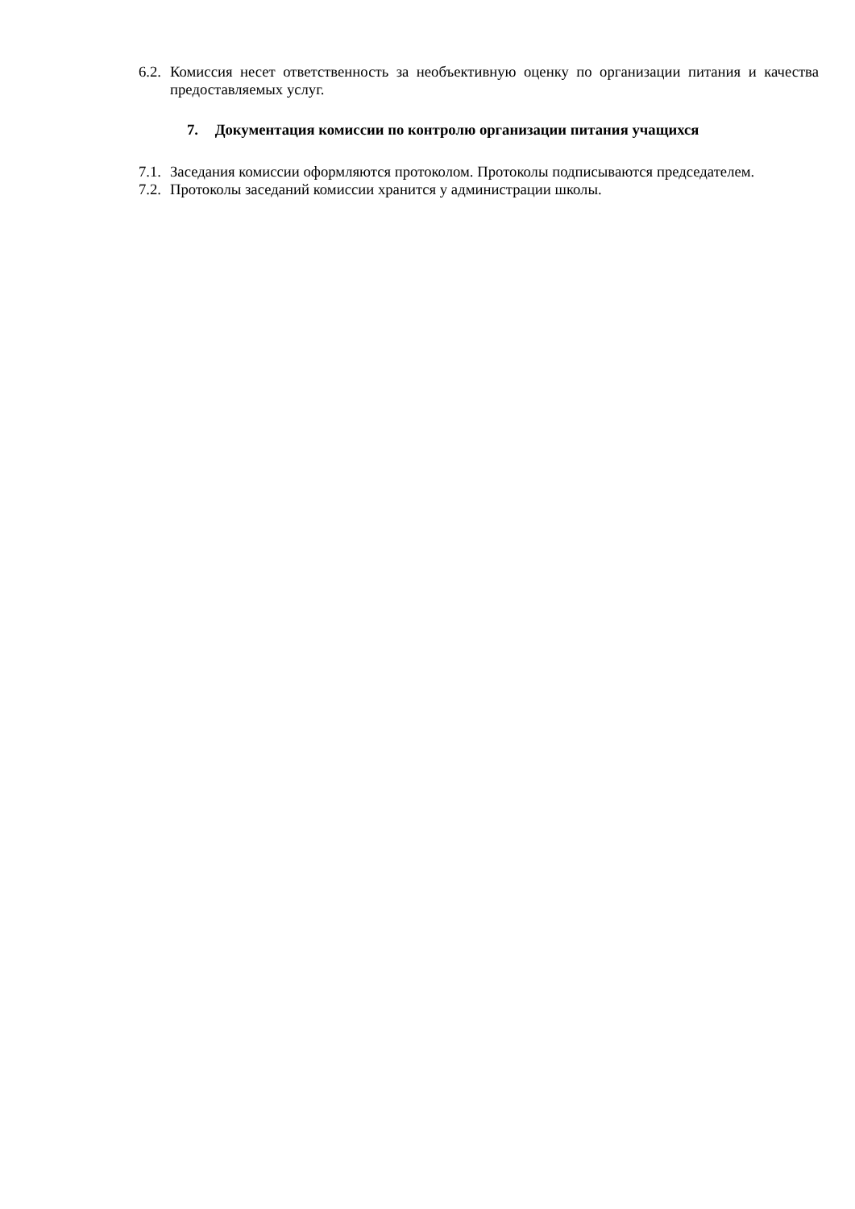6.2.
Комиссия несет ответственность за необъективную оценку по организации питания и качества предоставляемых услуг.
7. Документация комиссии по контролю организации питания учащихся
7.1.
Заседания комиссии оформляются протоколом. Протоколы подписываются председателем.
7.2.
Протоколы заседаний комиссии хранится у администрации школы.